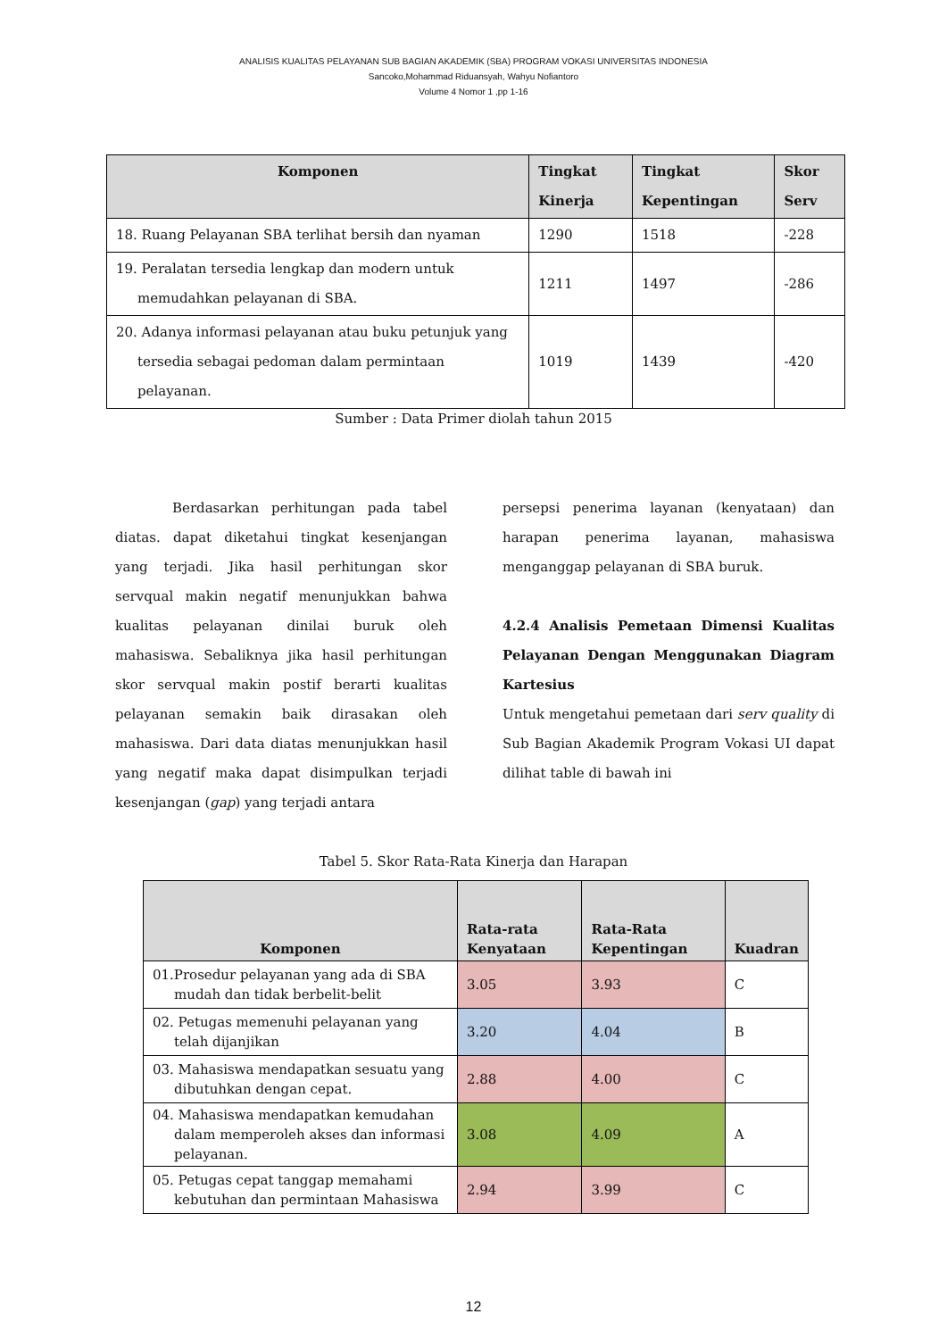ANALISIS KUALITAS PELAYANAN SUB BAGIAN AKADEMIK (SBA) PROGRAM VOKASI UNIVERSITAS INDONESIA
Sancoko,Mohammad Riduansyah, Wahyu Nofiantoro
Volume 4 Nomor 1 ,pp 1-16
| Komponen | Tingkat Kinerja | Tingkat Kepentingan | Skor Serv |
| --- | --- | --- | --- |
| 18. Ruang Pelayanan SBA terlihat bersih dan nyaman | 1290 | 1518 | -228 |
| 19. Peralatan tersedia lengkap dan modern untuk memudahkan pelayanan di SBA. | 1211 | 1497 | -286 |
| 20. Adanya informasi pelayanan atau buku petunjuk yang tersedia sebagai pedoman dalam permintaan pelayanan. | 1019 | 1439 | -420 |
Sumber : Data Primer diolah tahun 2015
Berdasarkan perhitungan pada tabel diatas. dapat diketahui tingkat kesenjangan yang terjadi. Jika hasil perhitungan skor servqual makin negatif menunjukkan bahwa kualitas pelayanan dinilai buruk oleh mahasiswa. Sebaliknya jika hasil perhitungan skor servqual makin postif berarti kualitas pelayanan semakin baik dirasakan oleh mahasiswa. Dari data diatas menunjukkan hasil yang negatif maka dapat disimpulkan terjadi kesenjangan (gap) yang terjadi antara
persepsi penerima layanan (kenyataan) dan harapan penerima layanan, mahasiswa menganggap pelayanan di SBA buruk.
4.2.4 Analisis Pemetaan Dimensi Kualitas Pelayanan Dengan Menggunakan Diagram Kartesius
Untuk mengetahui pemetaan dari serv quality di Sub Bagian Akademik Program Vokasi UI dapat dilihat table di bawah ini
Tabel 5. Skor Rata-Rata Kinerja dan Harapan
| Komponen | Rata-rata Kenyataan | Rata-Rata Kepentingan | Kuadran |
| --- | --- | --- | --- |
| 01.Prosedur pelayanan yang ada di SBA mudah dan tidak berbelit-belit | 3.05 | 3.93 | C |
| 02. Petugas memenuhi pelayanan yang telah dijanjikan | 3.20 | 4.04 | B |
| 03. Mahasiswa mendapatkan sesuatu yang dibutuhkan dengan cepat. | 2.88 | 4.00 | C |
| 04. Mahasiswa mendapatkan kemudahan dalam memperoleh akses dan informasi pelayanan. | 3.08 | 4.09 | A |
| 05. Petugas cepat tanggap memahami kebutuhan dan permintaan Mahasiswa | 2.94 | 3.99 | C |
12